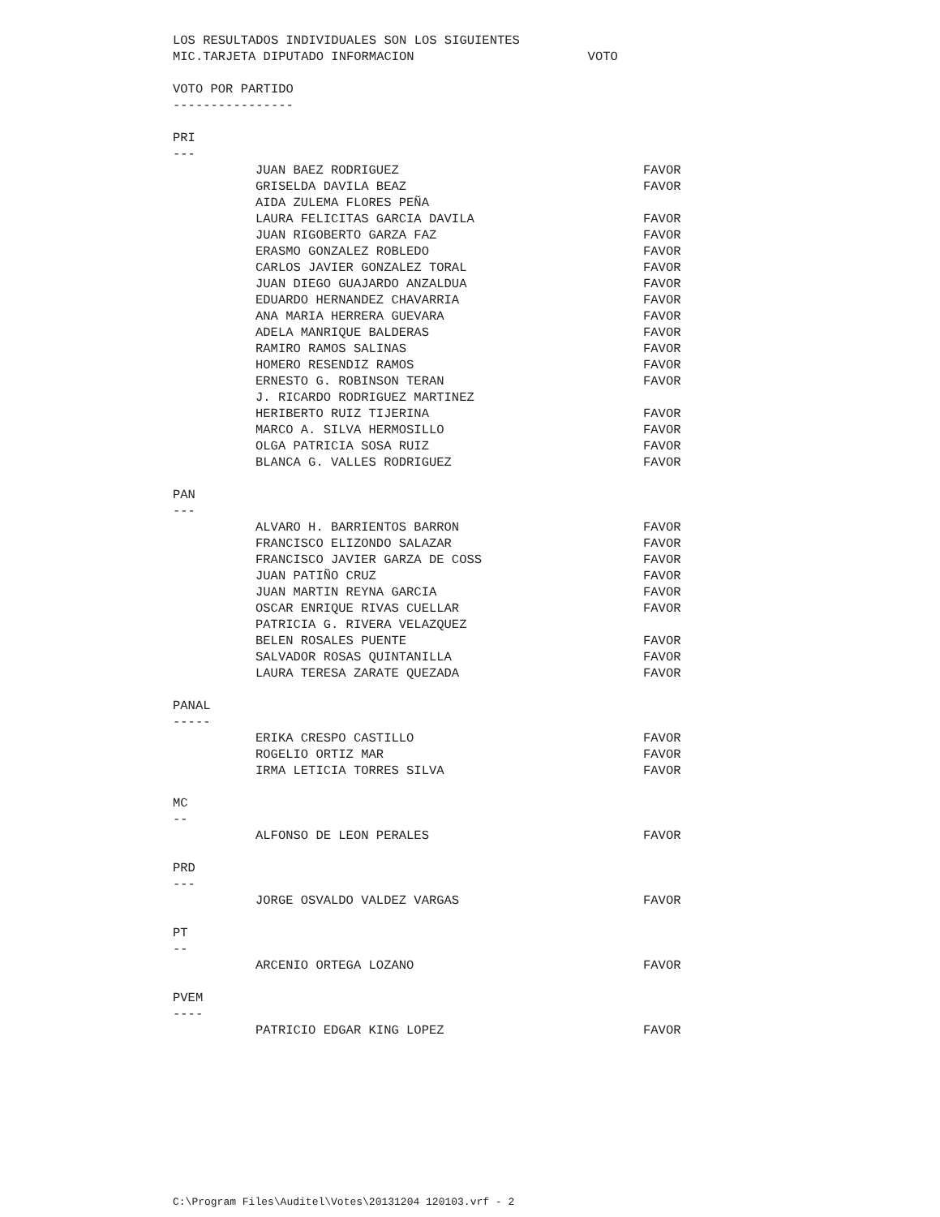LOS RESULTADOS INDIVIDUALES SON LOS SIGUIENTES
MIC.TARJETA DIPUTADO INFORMACION VOTO
VOTO POR PARTIDO
----------------
PRI
---
| JUAN BAEZ RODRIGUEZ | FAVOR |
| GRISELDA DAVILA BEAZ | FAVOR |
| AIDA ZULEMA FLORES PEÑA | |
| LAURA FELICITAS GARCIA DAVILA | FAVOR |
| JUAN RIGOBERTO GARZA FAZ | FAVOR |
| ERASMO GONZALEZ ROBLEDO | FAVOR |
| CARLOS JAVIER GONZALEZ TORAL | FAVOR |
| JUAN DIEGO GUAJARDO ANZALDUA | FAVOR |
| EDUARDO HERNANDEZ CHAVARRIA | FAVOR |
| ANA MARIA HERRERA GUEVARA | FAVOR |
| ADELA MANRIQUE BALDERAS | FAVOR |
| RAMIRO RAMOS SALINAS | FAVOR |
| HOMERO RESENDIZ RAMOS | FAVOR |
| ERNESTO G. ROBINSON TERAN | FAVOR |
| J. RICARDO RODRIGUEZ MARTINEZ | |
| HERIBERTO RUIZ TIJERINA | FAVOR |
| MARCO A. SILVA HERMOSILLO | FAVOR |
| OLGA PATRICIA SOSA RUIZ | FAVOR |
| BLANCA G. VALLES RODRIGUEZ | FAVOR |
PAN
---
| ALVARO H. BARRIENTOS BARRON | FAVOR |
| FRANCISCO ELIZONDO SALAZAR | FAVOR |
| FRANCISCO JAVIER GARZA DE COSS | FAVOR |
| JUAN PATIÑO CRUZ | FAVOR |
| JUAN MARTIN REYNA GARCIA | FAVOR |
| OSCAR ENRIQUE RIVAS CUELLAR | FAVOR |
| PATRICIA G. RIVERA VELAZQUEZ | |
| BELEN ROSALES PUENTE | FAVOR |
| SALVADOR ROSAS QUINTANILLA | FAVOR |
| LAURA TERESA ZARATE QUEZADA | FAVOR |
PANAL
-----
| ERIKA CRESPO CASTILLO | FAVOR |
| ROGELIO ORTIZ MAR | FAVOR |
| IRMA LETICIA TORRES SILVA | FAVOR |
MC
--
| ALFONSO DE LEON PERALES | FAVOR |
PRD
---
| JORGE OSVALDO VALDEZ VARGAS | FAVOR |
PT
--
| ARCENIO ORTEGA LOZANO | FAVOR |
PVEM
----
| PATRICIO EDGAR KING LOPEZ | FAVOR |
C:\Program Files\Auditel\Votes\20131204 120103.vrf - 2